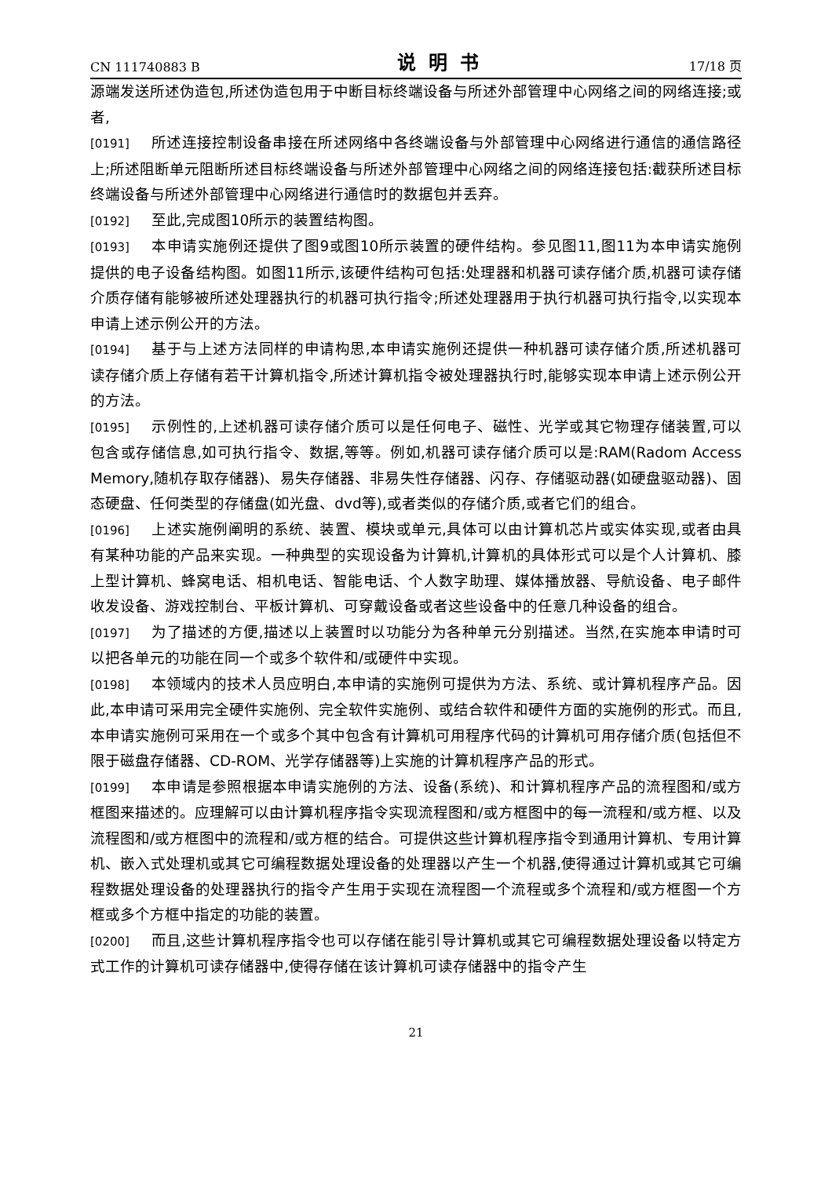CN 111740883 B 说明书 17/18 页
源端发送所述伪造包,所述伪造包用于中断目标终端设备与所述外部管理中心网络之间的网络连接;或者,
[0191] 所述连接控制设备串接在所述网络中各终端设备与外部管理中心网络进行通信的通信路径上;所述阻断单元阻断所述目标终端设备与所述外部管理中心网络之间的网络连接包括:截获所述目标终端设备与所述外部管理中心网络进行通信时的数据包并丢弃。
[0192] 至此,完成图10所示的装置结构图。
[0193] 本申请实施例还提供了图9或图10所示装置的硬件结构。参见图11,图11为本申请实施例提供的电子设备结构图。如图11所示,该硬件结构可包括:处理器和机器可读存储介质,机器可读存储介质存储有能够被所述处理器执行的机器可执行指令;所述处理器用于执行机器可执行指令,以实现本申请上述示例公开的方法。
[0194] 基于与上述方法同样的申请构思,本申请实施例还提供一种机器可读存储介质,所述机器可读存储介质上存储有若干计算机指令,所述计算机指令被处理器执行时,能够实现本申请上述示例公开的方法。
[0195] 示例性的,上述机器可读存储介质可以是任何电子、磁性、光学或其它物理存储装置,可以包含或存储信息,如可执行指令、数据,等等。例如,机器可读存储介质可以是:RAM(Radom Access Memory,随机存取存储器)、易失存储器、非易失性存储器、闪存、存储驱动器(如硬盘驱动器)、固态硬盘、任何类型的存储盘(如光盘、dvd等),或者类似的存储介质,或者它们的组合。
[0196] 上述实施例阐明的系统、装置、模块或单元,具体可以由计算机芯片或实体实现,或者由具有某种功能的产品来实现。一种典型的实现设备为计算机,计算机的具体形式可以是个人计算机、膝上型计算机、蜂窝电话、相机电话、智能电话、个人数字助理、媒体播放器、导航设备、电子邮件收发设备、游戏控制台、平板计算机、可穿戴设备或者这些设备中的任意几种设备的组合。
[0197] 为了描述的方便,描述以上装置时以功能分为各种单元分别描述。当然,在实施本申请时可以把各单元的功能在同一个或多个软件和/或硬件中实现。
[0198] 本领域内的技术人员应明白,本申请的实施例可提供为方法、系统、或计算机程序产品。因此,本申请可采用完全硬件实施例、完全软件实施例、或结合软件和硬件方面的实施例的形式。而且,本申请实施例可采用在一个或多个其中包含有计算机可用程序代码的计算机可用存储介质(包括但不限于磁盘存储器、CD-ROM、光学存储器等)上实施的计算机程序产品的形式。
[0199] 本申请是参照根据本申请实施例的方法、设备(系统)、和计算机程序产品的流程图和/或方框图来描述的。应理解可以由计算机程序指令实现流程图和/或方框图中的每一流程和/或方框、以及流程图和/或方框图中的流程和/或方框的结合。可提供这些计算机程序指令到通用计算机、专用计算机、嵌入式处理机或其它可编程数据处理设备的处理器以产生一个机器,使得通过计算机或其它可编程数据处理设备的处理器执行的指令产生用于实现在流程图一个流程或多个流程和/或方框图一个方框或多个方框中指定的功能的装置。
[0200] 而且,这些计算机程序指令也可以存储在能引导计算机或其它可编程数据处理设备以特定方式工作的计算机可读存储器中,使得存储在该计算机可读存储器中的指令产生
21